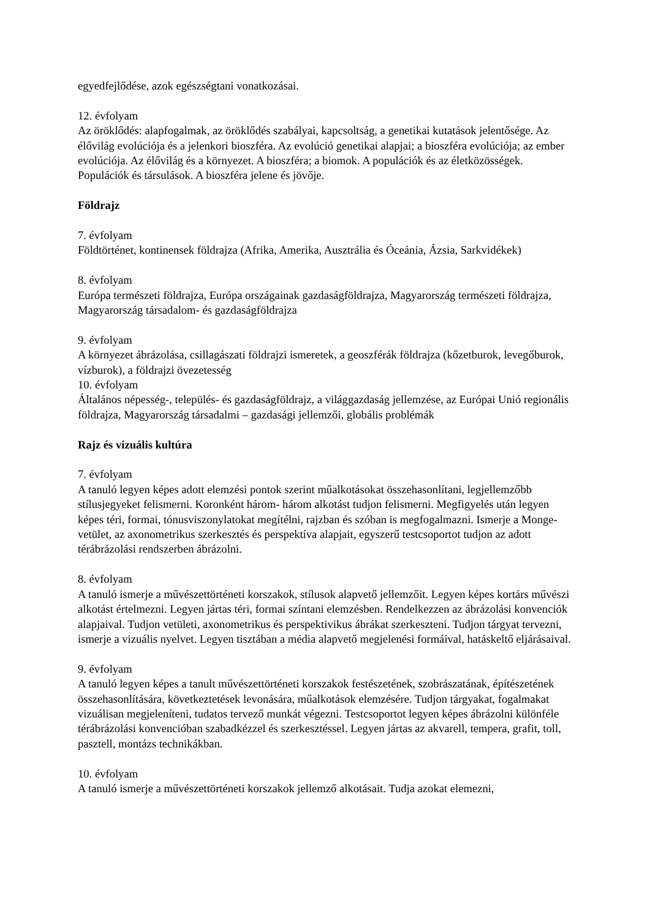egyedfejlődése, azok egészségtani vonatkozásai.
12. évfolyam
Az öröklődés: alapfogalmak, az öröklődés szabályai, kapcsoltság, a genetikai kutatások jelentősége. Az élővilág evolúciója és a jelenkori bioszféra. Az evolúció genetikai alapjai; a bioszféra evolúciója; az ember evolúciója. Az élővilág és a környezet. A bioszféra; a biomok. A populációk és az életközösségek. Populációk és társulások. A bioszféra jelene és jövője.
Földrajz
7. évfolyam
Földtörténet, kontinensek földrajza (Afrika, Amerika, Ausztrália és Óceánia, Ázsia, Sarkvidékek)
8. évfolyam
Európa természeti földrajza, Európa országainak gazdaságföldrajza, Magyarország természeti földrajza, Magyarország társadalom- és gazdaságföldrajza
9. évfolyam
A környezet ábrázolása, csillagászati földrajzi ismeretek, a geoszférák földrajza (kőzetburok, levegőburok, vízburok), a földrajzi övezetesség
10. évfolyam
Általános népesség-, település- és gazdaságföldrajz, a világgazdaság jellemzése, az Európai Unió regionális földrajza, Magyarország társadalmi – gazdasági jellemzői, globális problémák
Rajz és vizuális kultúra
7. évfolyam
A tanuló legyen képes adott elemzési pontok szerint műalkotásokat összehasonlítani, legjellemzőbb stílusjegyeket felismerni. Koronként három- három alkotást tudjon felismerni. Megfigyelés után legyen képes téri, formai, tónusviszonylatokat megítélni, rajzban és szóban is megfogalmazni. Ismerje a Monge-vetület, az axonometrikus szerkesztés és perspektíva alapjait, egyszerű testcsoportot tudjon az adott térábrázolási rendszerben ábrázolni.
8. évfolyam
A tanuló ismerje a művészettörténeti korszakok, stílusok alapvető jellemzőit. Legyen képes kortárs művészi alkotást értelmezni. Legyen jártas téri, formai színtani elemzésben. Rendelkezzen az ábrázolási konvenciók alapjaival. Tudjon vetületi, axonometrikus és perspektivikus ábrákat szerkeszteni. Tudjon tárgyat tervezni, ismerje a vizuális nyelvet. Legyen tisztában a média alapvető megjelenési formáival, hatáskeltő eljárásaival.
9. évfolyam
A tanuló legyen képes a tanult művészettörténeti korszakok festészetének, szobrászatának, építészetének összehasonlítására, következtetések levonására, műalkotások elemzésére. Tudjon tárgyakat, fogalmakat vizuálisan megjeleníteni, tudatos tervező munkát végezni. Testcsoportot legyen képes ábrázolni különféle térábrázolási konvencióban szabadkézzel és szerkesztéssel. Legyen jártas az akvarell, tempera, grafit, toll, pasztell, montázs technikákban.
10. évfolyam
A tanuló ismerje a művészettörténeti korszakok jellemző alkotásait. Tudja azokat elemezni,